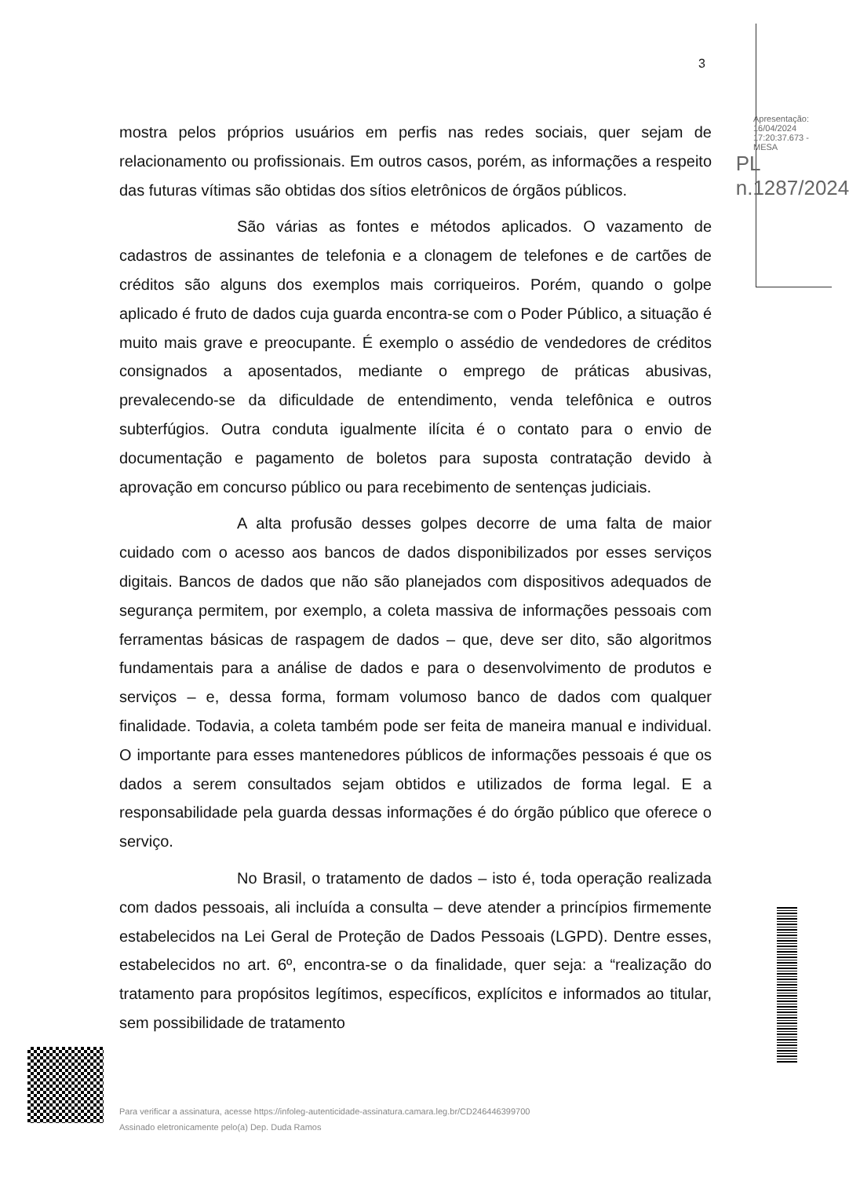3
mostra pelos próprios usuários em perfis nas redes sociais, quer sejam de relacionamento ou profissionais. Em outros casos, porém, as informações a respeito das futuras vítimas são obtidas dos sítios eletrônicos de órgãos públicos.
São várias as fontes e métodos aplicados. O vazamento de cadastros de assinantes de telefonia e a clonagem de telefones e de cartões de créditos são alguns dos exemplos mais corriqueiros. Porém, quando o golpe aplicado é fruto de dados cuja guarda encontra-se com o Poder Público, a situação é muito mais grave e preocupante. É exemplo o assédio de vendedores de créditos consignados a aposentados, mediante o emprego de práticas abusivas, prevalecendo-se da dificuldade de entendimento, venda telefônica e outros subterfúgios. Outra conduta igualmente ilícita é o contato para o envio de documentação e pagamento de boletos para suposta contratação devido à aprovação em concurso público ou para recebimento de sentenças judiciais.
A alta profusão desses golpes decorre de uma falta de maior cuidado com o acesso aos bancos de dados disponibilizados por esses serviços digitais. Bancos de dados que não são planejados com dispositivos adequados de segurança permitem, por exemplo, a coleta massiva de informações pessoais com ferramentas básicas de raspagem de dados – que, deve ser dito, são algoritmos fundamentais para a análise de dados e para o desenvolvimento de produtos e serviços – e, dessa forma, formam volumoso banco de dados com qualquer finalidade. Todavia, a coleta também pode ser feita de maneira manual e individual. O importante para esses mantenedores públicos de informações pessoais é que os dados a serem consultados sejam obtidos e utilizados de forma legal. E a responsabilidade pela guarda dessas informações é do órgão público que oferece o serviço.
No Brasil, o tratamento de dados – isto é, toda operação realizada com dados pessoais, ali incluída a consulta – deve atender a princípios firmemente estabelecidos na Lei Geral de Proteção de Dados Pessoais (LGPD). Dentre esses, estabelecidos no art. 6º, encontra-se o da finalidade, quer seja: a “realização do tratamento para propósitos legítimos, específicos, explícitos e informados ao titular, sem possibilidade de tratamento
Apresentação: 16/04/2024 17:20:37.673 - MESA
PL n.1287/2024
Para verificar a assinatura, acesse https://infoleg-autenticidade-assinatura.camara.leg.br/CD246446399700
Assinado eletronicamente pelo(a) Dep. Duda Ramos